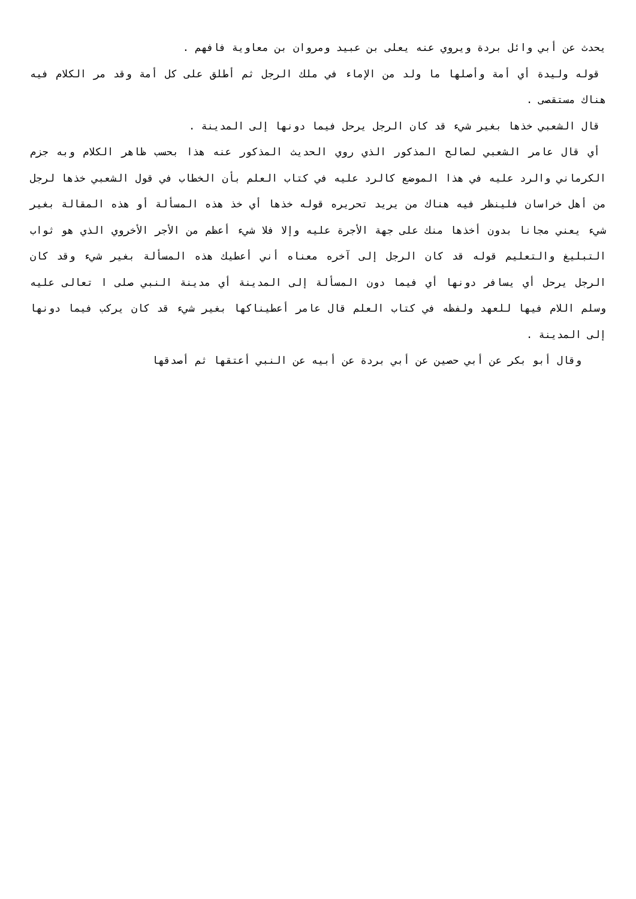يحدث عن أبي وائل بردة ويروي عنه يعلى بن عبيد ومروان بن معاوية فافهم .
قوله وليدة أي أمة وأصلها ما ولد من الإماء في ملك الرجل ثم أطلق على كل أمة وقد مر الكلام فيه هناك مستقصى .
قال الشعبي خذها بغير شيء قد كان الرجل يرحل فيما دونها إلى المدينة .
أي قال عامر الشعبي لصالح المذكور الذي روي الحديث المذكور عنه هذا بحسب ظاهر الكلام وبه جزم الكرماني والرد عليه في هذا الموضع كالرد عليه في كتاب العلم بأن الخطاب في قول الشعبي خذها لرجل من أهل خراسان فلينظر فيه هناك من يريد تحريره قوله خذها أي خذ هذه المسألة أو هذه المقالة بغير شيء يعني مجانا بدون أخذها منك على جهة الأجرة عليه وإلا فلا شيء أعظم من الأجر الأخروي الذي هو ثواب التبليغ والتعليم قوله قد كان الرجل إلى آخره معناه أني أعطيك هذه المسألة بغير شيء وقد كان الرجل يرحل أي يسافر دونها أي فيما دون المسألة إلى المدينة أي مدينة النبي صلى ا تعالى عليه وسلم اللام فيها للعهد ولفظه في كتاب العلم قال عامر أعطيناكها بغير شيء قد كان يركب فيما دونها إلى المدينة .
وقال أبو بكر عن أبي حصين عن أبي بردة عن أبيه عن النبي أعتقها ثم أصدقها